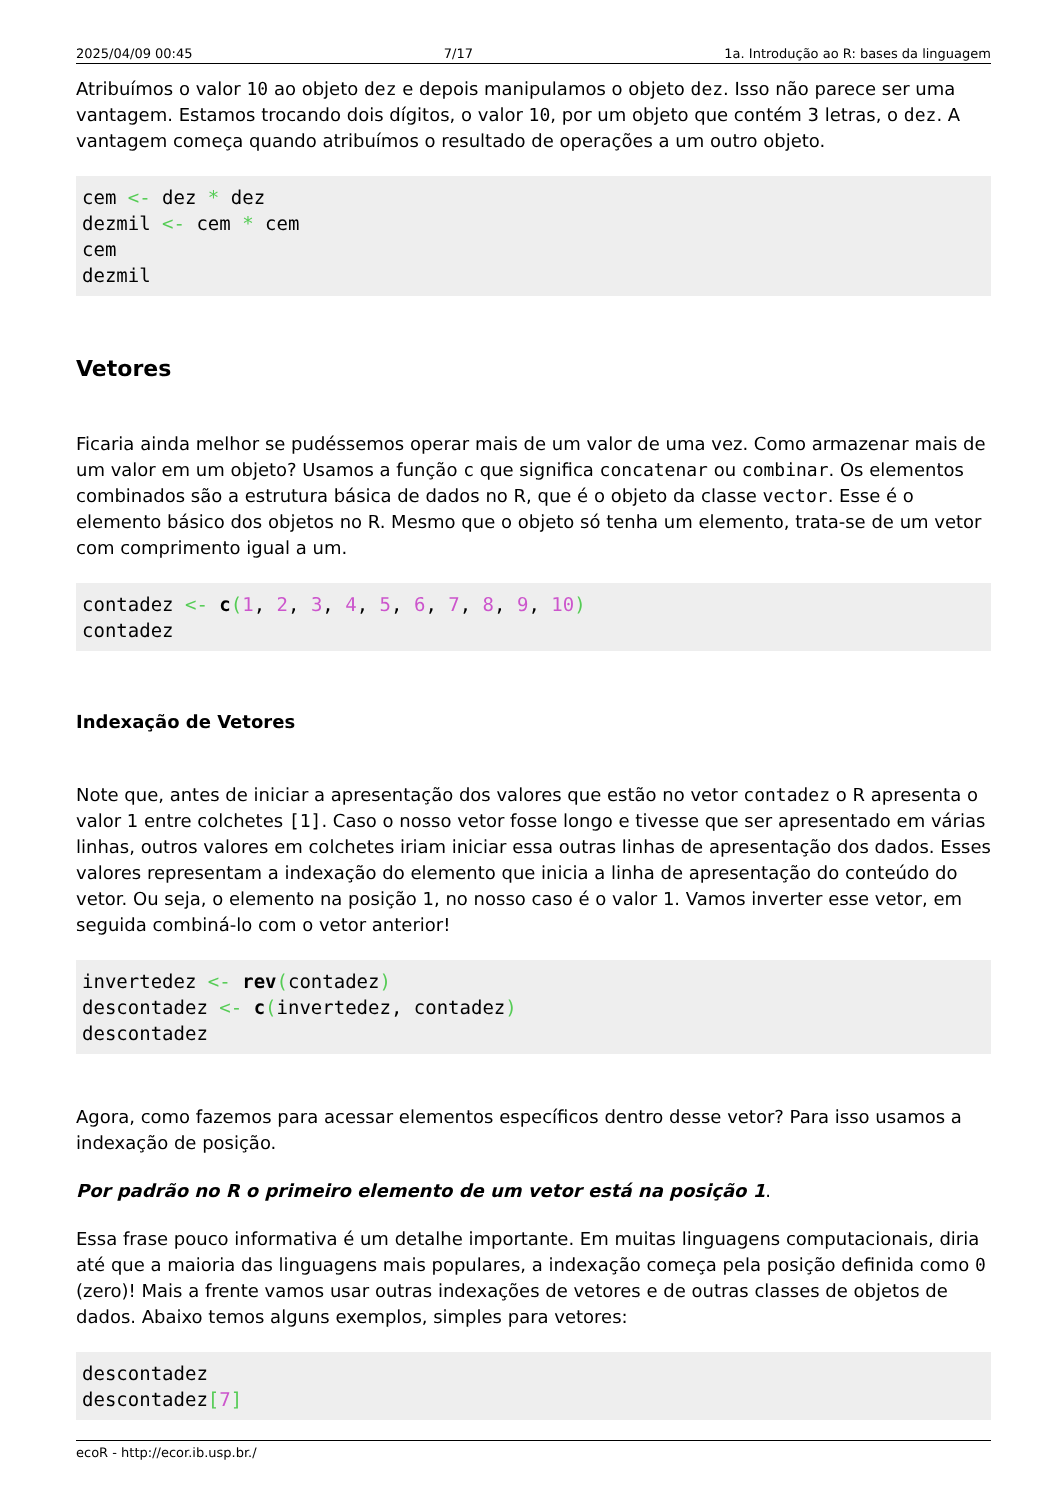2025/04/09 00:45 7/17 1a. Introdução ao R: bases da linguagem
Atribuímos o valor 10 ao objeto dez e depois manipulamos o objeto dez. Isso não parece ser uma vantagem. Estamos trocando dois dígitos, o valor 10, por um objeto que contém 3 letras, o dez. A vantagem começa quando atribuímos o resultado de operações a um outro objeto.
cem <- dez * dez
dezmil <- cem * cem
cem
dezmil
Vetores
Ficaria ainda melhor se pudéssemos operar mais de um valor de uma vez. Como armazenar mais de um valor em um objeto? Usamos a função c que significa concatenar ou combinar. Os elementos combinados são a estrutura básica de dados no R, que é o objeto da classe vector. Esse é o elemento básico dos objetos no R. Mesmo que o objeto só tenha um elemento, trata-se de um vetor com comprimento igual a um.
contadez <- c(1, 2, 3, 4, 5, 6, 7, 8, 9, 10)
contadez
Indexação de Vetores
Note que, antes de iniciar a apresentação dos valores que estão no vetor contadez o R apresenta o valor 1 entre colchetes [1]. Caso o nosso vetor fosse longo e tivesse que ser apresentado em várias linhas, outros valores em colchetes iriam iniciar essa outras linhas de apresentação dos dados. Esses valores representam a indexação do elemento que inicia a linha de apresentação do conteúdo do vetor. Ou seja, o elemento na posição 1, no nosso caso é o valor 1. Vamos inverter esse vetor, em seguida combiná-lo com o vetor anterior!
invertedez <- rev(contadez)
descontadez <- c(invertedez, contadez)
descontadez
Agora, como fazemos para acessar elementos específicos dentro desse vetor? Para isso usamos a indexação de posição.
Por padrão no R o primeiro elemento de um vetor está na posição 1.
Essa frase pouco informativa é um detalhe importante. Em muitas linguagens computacionais, diria até que a maioria das linguagens mais populares, a indexação começa pela posição definida como 0 (zero)! Mais a frente vamos usar outras indexações de vetores e de outras classes de objetos de dados. Abaixo temos alguns exemplos, simples para vetores:
descontadez
descontadez[7]
ecoR - http://ecor.ib.usp.br./